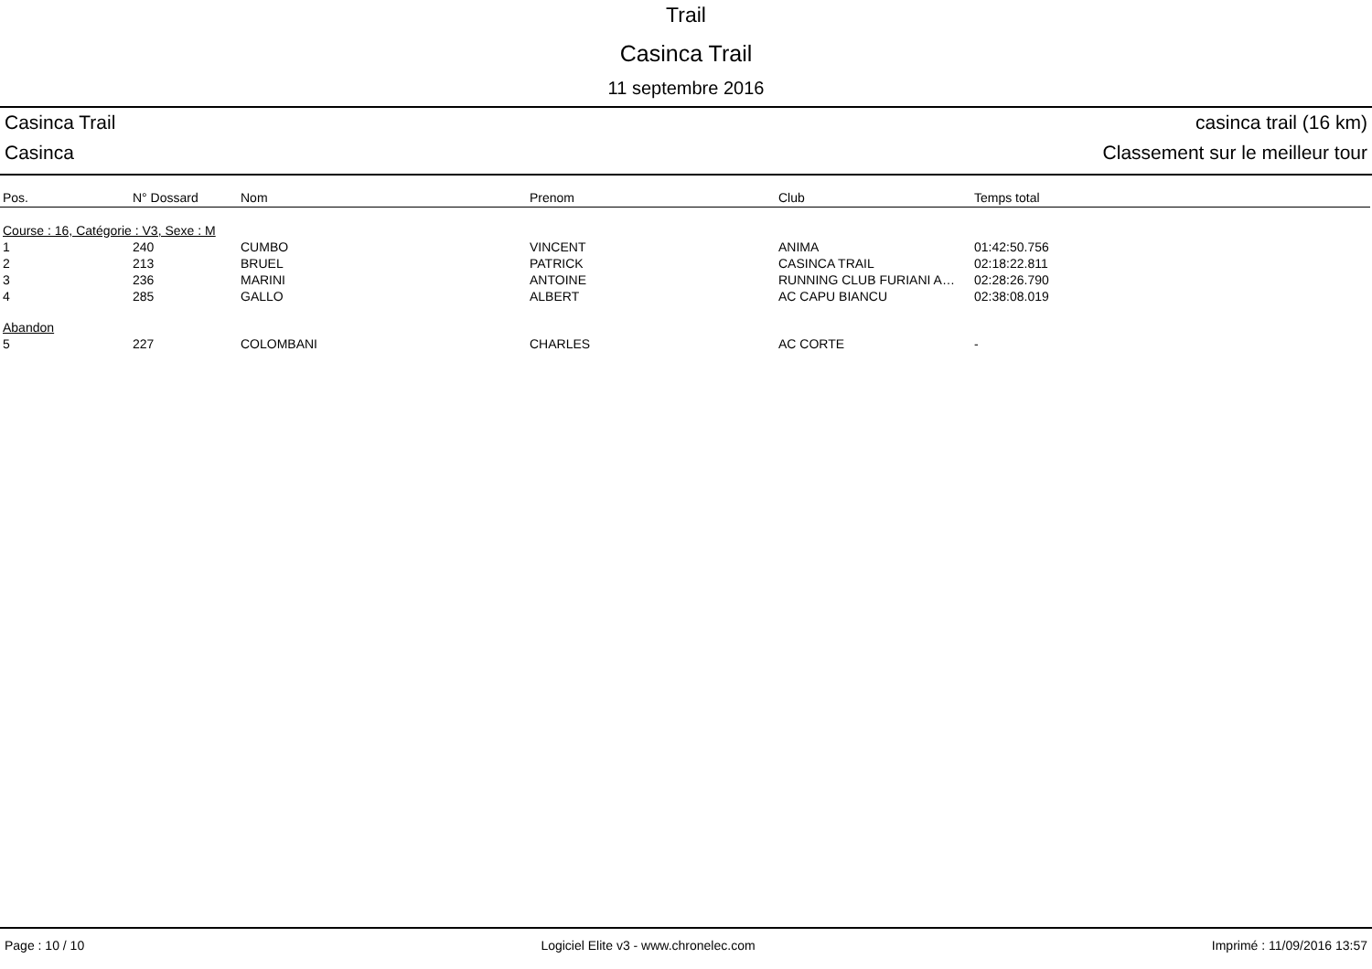Trail
Casinca Trail
11 septembre 2016
Casinca Trail casinca trail (16 km)
Casinca Classement sur le meilleur tour
| Pos. | N° Dossard | Nom | Prenom | Club | Temps total |
| --- | --- | --- | --- | --- | --- |
| Course : 16, Catégorie : V3, Sexe : M | | | | | |
| 1 | 240 | CUMBO | VINCENT | ANIMA | 01:42:50.756 |
| 2 | 213 | BRUEL | PATRICK | CASINCA TRAIL | 02:18:22.811 |
| 3 | 236 | MARINI | ANTOINE | RUNNING CLUB FURIANI A… | 02:28:26.790 |
| 4 | 285 | GALLO | ALBERT | AC CAPU BIANCU | 02:38:08.019 |
| Abandon | | | | | |
| 5 | 227 | COLOMBANI | CHARLES | AC CORTE | - |
Page : 10 / 10 Logiciel Elite v3 - www.chronelec.com Imprimé : 11/09/2016 13:57